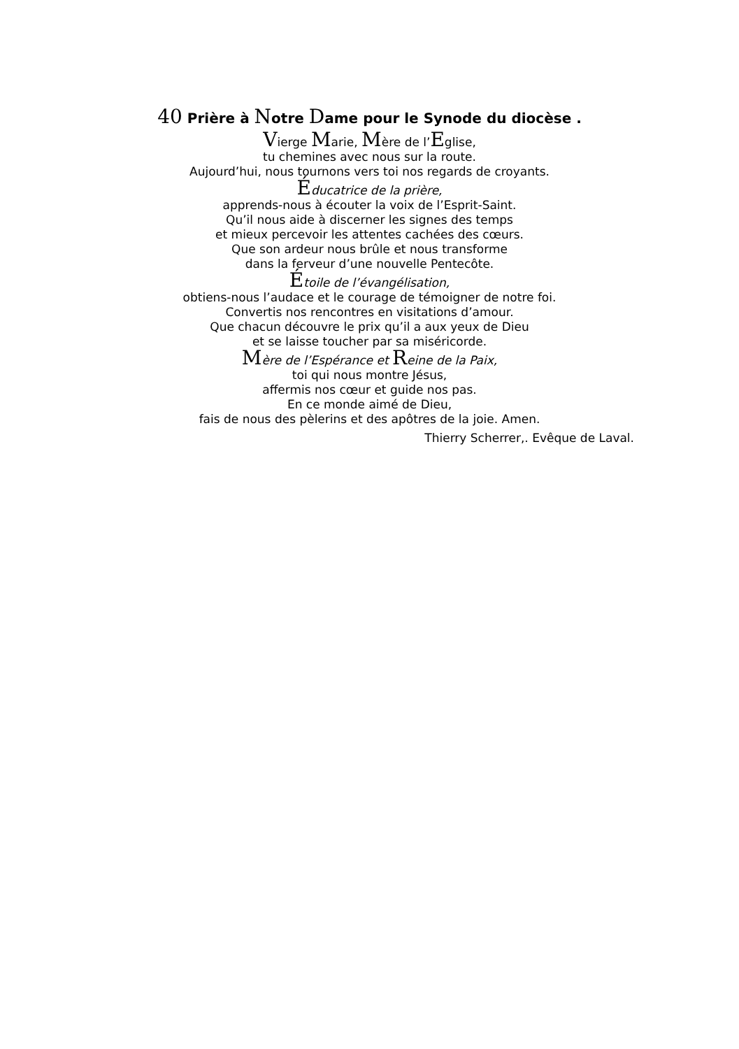40 Prière à Notre Dame pour le Synode du diocèse .
Vierge Marie, Mère de l’Eglise,
tu chemines avec nous sur la route.
Aujourd’hui, nous tournons vers toi nos regards de croyants.
Éducatrice de la prière,
apprends-nous à écouter la voix de l’Esprit-Saint.
Qu’il nous aide à discerner les signes des temps
et mieux percevoir les attentes cachées des cœurs.
Que son ardeur nous brûle et nous transforme
dans la ferveur d’une nouvelle Pentecôte.
Étoile de l’évangélisation,
obtiens-nous l’audace et le courage de témoigner de notre foi.
Convertis nos rencontres en visitations d’amour.
Que chacun découvre le prix qu’il a aux yeux de Dieu
et se laisse toucher par sa miséricorde.
Mère de l’Espérance et Reine de la Paix,
toi qui nous montre Jésus,
affermis nos cœur et guide nos pas.
En ce monde aimé de Dieu,
fais de nous des pèlerins et des apôtres de la joie. Amen.
Thierry Scherrer,. Evêque de Laval.